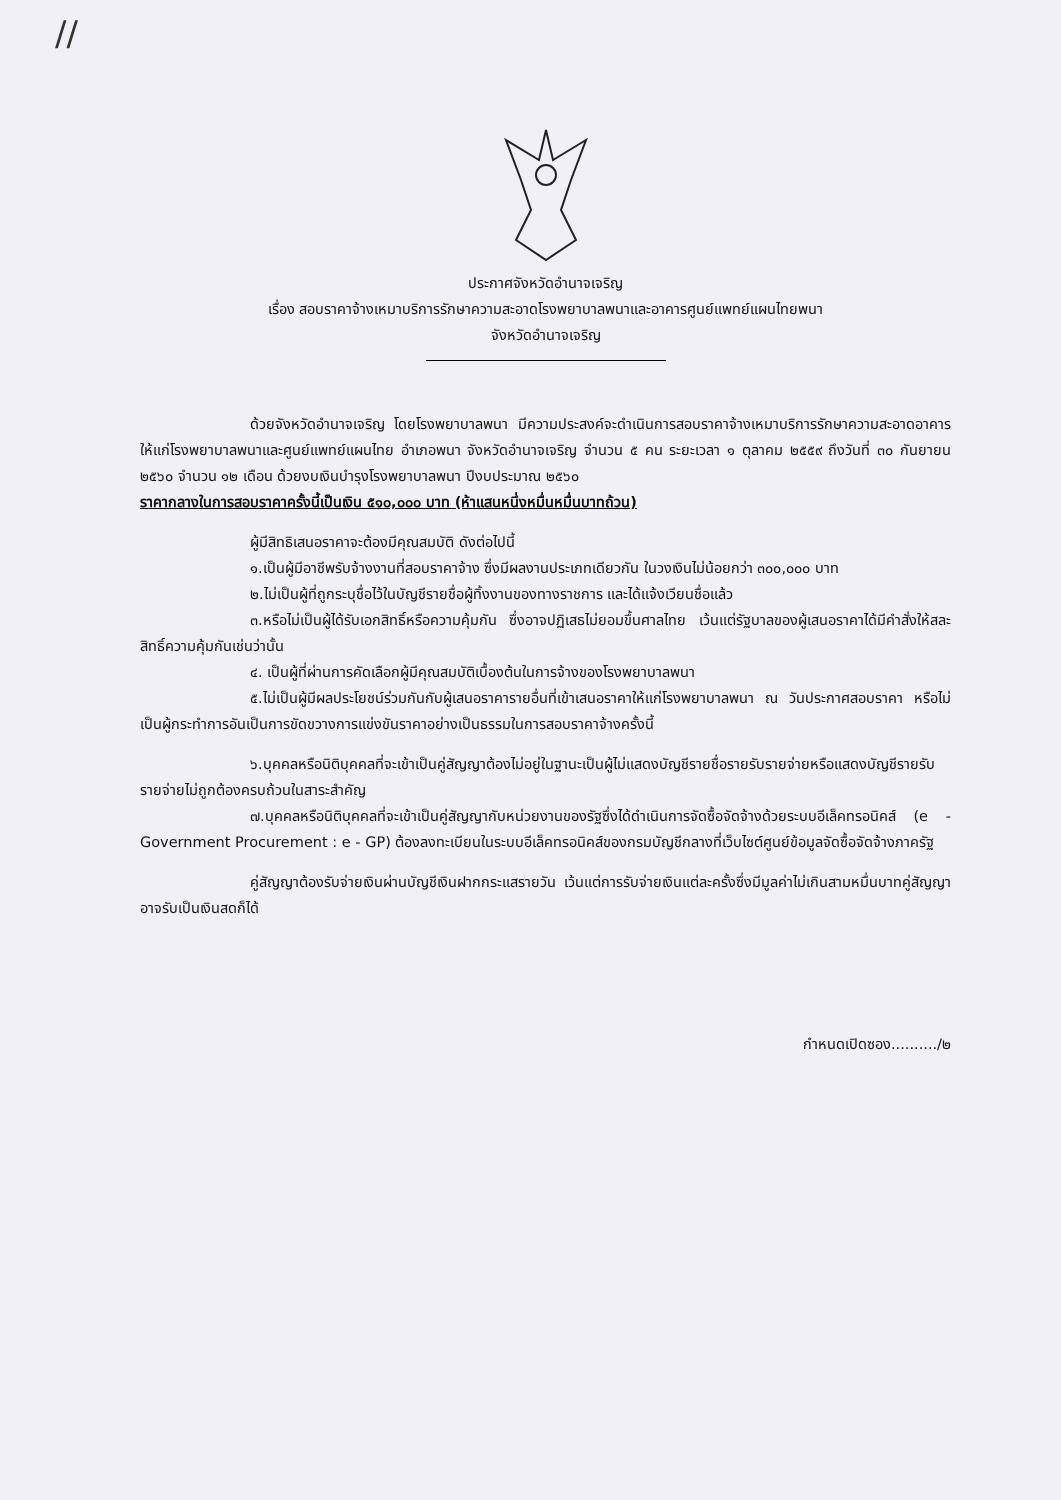//
ประกาศจังหวัดอำนาจเจริญ
เรื่อง สอบราคาจ้างเหมาบริการรักษาความสะอาดโรงพยาบาลพนาและอาคารศูนย์แพทย์แผนไทยพนา
จังหวัดอำนาจเจริญ
ด้วยจังหวัดอำนาจเจริญ โดยโรงพยาบาลพนา มีความประสงค์จะดำเนินการสอบราคาจ้างเหมาบริการรักษาความสะอาดอาคารให้แก่โรงพยาบาลพนาและศูนย์แพทย์แผนไทย อำเภอพนา จังหวัดอำนาจเจริญ จำนวน ๕ คน ระยะเวลา ๑ ตุลาคม ๒๕๕๙ ถึงวันที่ ๓๐ กันยายน ๒๕๖๐ จำนวน ๑๒ เดือน ด้วยงบเงินบำรุงโรงพยาบาลพนา ปีงบประมาณ ๒๕๖๐
ราคากลางในการสอบราคาครั้งนี้เป็นเงิน ๕๑๐,๐๐๐ บาท (ห้าแสนหนึ่งหมื่นหมื่นบาทถ้วน)
ผู้มีสิทธิเสนอราคาจะต้องมีคุณสมบัติ ดังต่อไปนี้
๑.เป็นผู้มีอาชีพรับจ้างงานที่สอบราคาจ้าง ซึ่งมีผลงานประเภทเดียวกัน ในวงเงินไม่น้อยกว่า ๓๐๐,๐๐๐ บาท
๒.ไม่เป็นผู้ที่ถูกระบุชื่อไว้ในบัญชีรายชื่อผู้ทิ้งงานของทางราชการ และได้แจ้งเวียนชื่อแล้ว
๓.หรือไม่เป็นผู้ได้รับเอกสิทธิ์หรือความคุ้มกัน ซึ่งอาจปฏิเสธไม่ยอมขึ้นศาลไทย เว้นแต่รัฐบาลของผู้เสนอราคาได้มีคำสั่งให้สละสิทธิ์ความคุ้มกันเช่นว่านั้น
๔. เป็นผู้ที่ผ่านการคัดเลือกผู้มีคุณสมบัติเบื้องต้นในการจ้างของโรงพยาบาลพนา
๕.ไม่เป็นผู้มีผลประโยชน์ร่วมกันกับผู้เสนอราคารายอื่นที่เข้าเสนอราคาให้แก่โรงพยาบาลพนา ณ วันประกาศสอบราคา หรือไม่เป็นผู้กระทำการอันเป็นการขัดขวางการแข่งขันราคาอย่างเป็นธรรมในการสอบราคาจ้างครั้งนี้
๖.บุคคลหรือนิติบุคคลที่จะเข้าเป็นคู่สัญญาต้องไม่อยู่ในฐานะเป็นผู้ไม่แสดงบัญชีรายชื่อรายรับรายจ่ายหรือแสดงบัญชีรายรับรายจ่ายไม่ถูกต้องครบถ้วนในสาระสำคัญ
๗.บุคคลหรือนิติบุคคลที่จะเข้าเป็นคู่สัญญากับหน่วยงานของรัฐซึ่งได้ดำเนินการจัดซื้อจัดจ้างด้วยระบบอีเล็คทรอนิคส์ (e - Government Procurement : e - GP) ต้องลงทะเบียนในระบบอีเล็คทรอนิคส์ของกรมบัญชีกลางที่เว็บไซต์ศูนย์ข้อมูลจัดซื้อจัดจ้างภาครัฐ
คู่สัญญาต้องรับจ่ายเงินผ่านบัญชีเงินฝากกระแสรายวัน เว้นแต่การรับจ่ายเงินแต่ละครั้งซึ่งมีมูลค่าไม่เกินสามหมื่นบาทคู่สัญญาอาจรับเป็นเงินสดก็ได้
กำหนดเปิดซอง........../๒